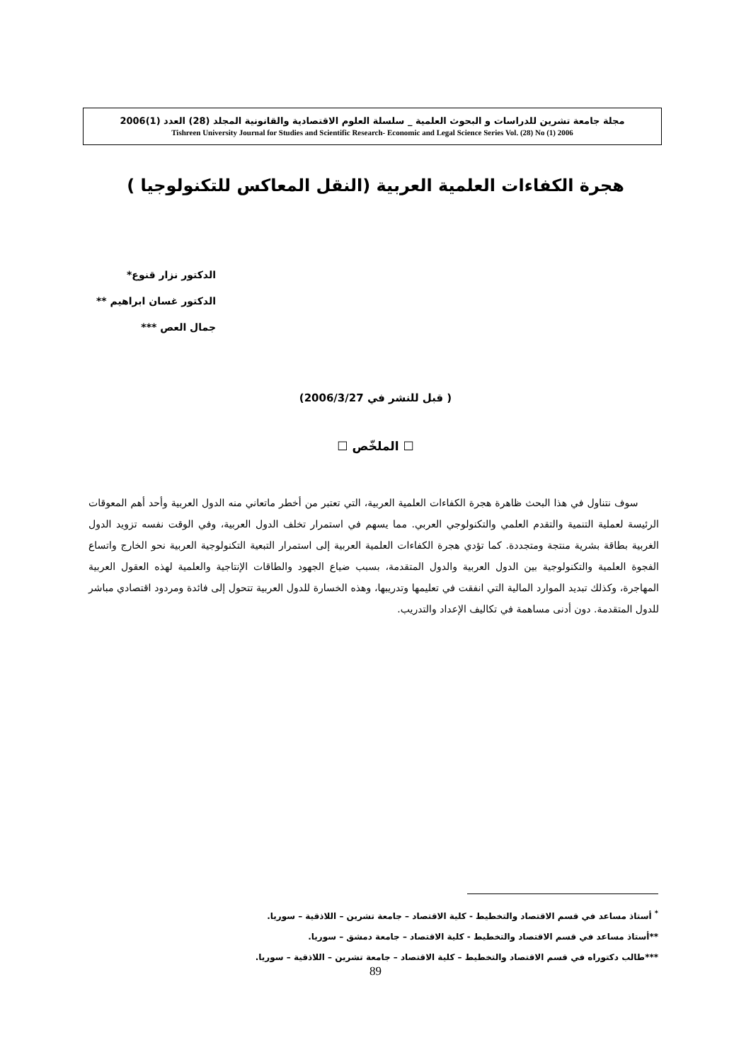مجلة جامعة تشرين للدراسات و البحوث العلمية _ سلسلة العلوم الاقتصادية والقانونية المجلد (28) العدد (1)2006
Tishreen University Journal for Studies and Scientific Research- Economic and Legal Science Series Vol. (28) No (1) 2006
هجرة الكفاءات العلمية العربية (النقل المعاكس للتكنولوجيا )
الدكتور نزار قنوع*
الدكتور غسان ابراهيم **
جمال العص ***
( قبل للنشر في 2006/3/27)
☐ الملخّص ☐
سوف نتناول في هذا البحث ظاهرة هجرة الكفاءات العلمية العربية، التي تعتبر من أخطر ماتعاني منه الدول العربية وأحد أهم المعوقات الرئيسة لعملية التنمية والتقدم العلمي والتكنولوجي العربي. مما يسهم في استمرار تخلف الدول العربية، وفي الوقت نفسه تزويد الدول الغربية بطاقة بشرية منتجة ومتجددة. كما تؤدي هجرة الكفاءات العلمية العربية إلى استمرار التبعية التكنولوجية العربية نحو الخارج واتساع الفجوة العلمية والتكنولوجية بين الدول العربية والدول المتقدمة، بسبب ضياع الجهود والطاقات الإنتاجية والعلمية لهذه العقول العربية المهاجرة، وكذلك تبديد الموارد المالية التي انفقت في تعليمها وتدريبها، وهذه الخسارة للدول العربية تتحول إلى فائدة ومردود اقتصادي مباشر للدول المتقدمة. دون أدنى مساهمة في تكاليف الإعداد والتدريب.
<sup>*</sup> أستاذ مساعد في قسم الاقتصاد والتخطيط - كلية الاقتصاد – جامعة تشرين – اللاذقية – سوريا.
**أستاذ مساعد في قسم الاقتصاد والتخطيط - كلية الاقتصاد – جامعة دمشق – سوريا.
***طالب دكتوراه في قسم الاقتصاد والتخطيط – كلية الاقتصاد – جامعة تشرين – اللاذقية – سوريا.
89